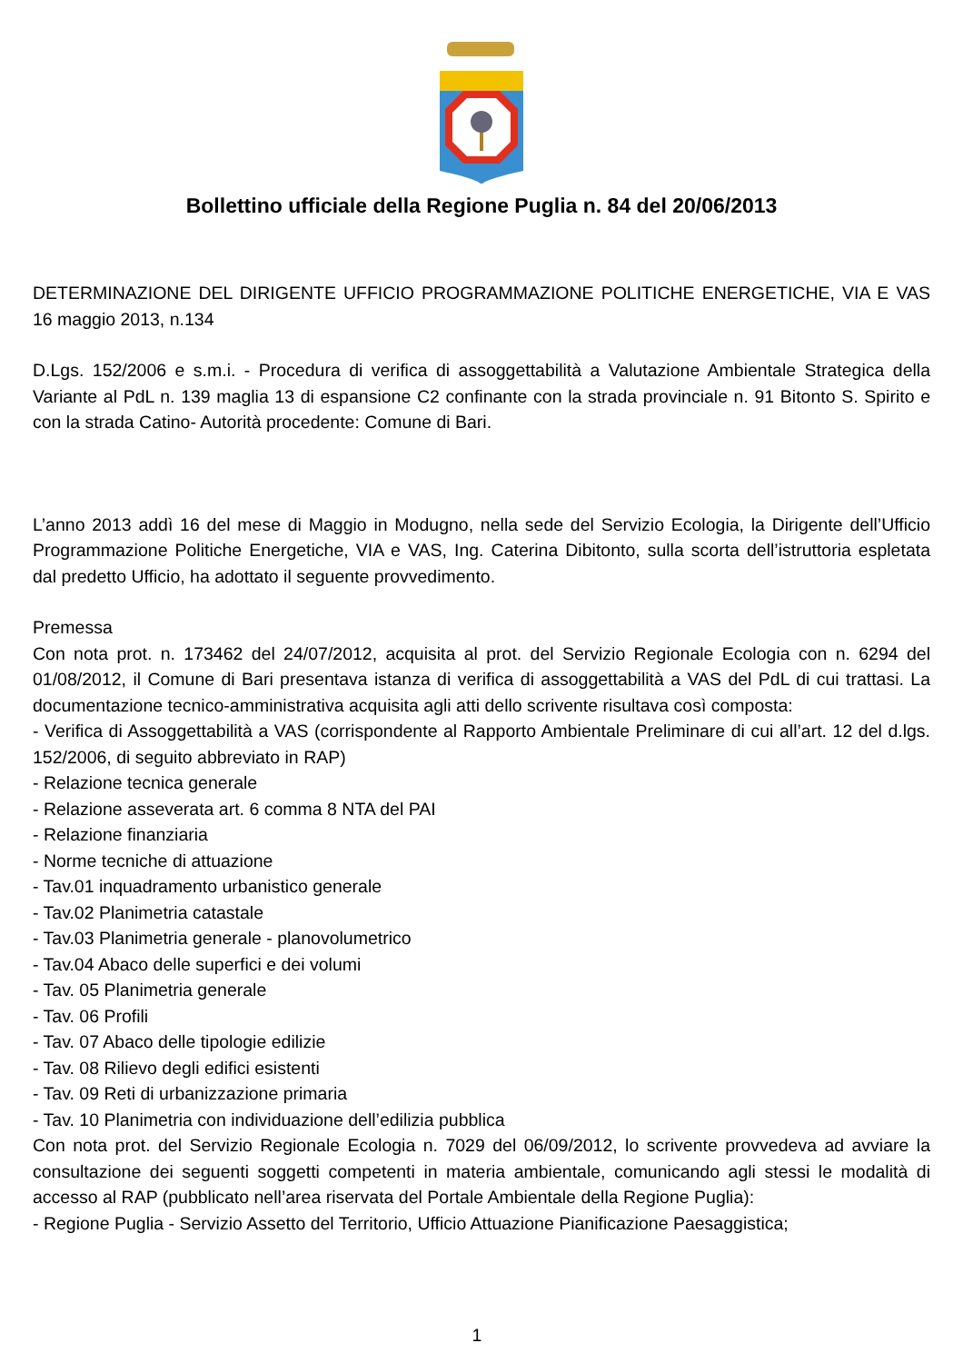Bollettino ufficiale della Regione Puglia n. 84 del 20/06/2013
DETERMINAZIONE DEL DIRIGENTE UFFICIO PROGRAMMAZIONE POLITICHE ENERGETICHE, VIA E VAS 16 maggio 2013, n.134
D.Lgs. 152/2006 e s.m.i. - Procedura di verifica di assoggettabilità a Valutazione Ambientale Strategica della Variante al PdL n. 139 maglia 13 di espansione C2 confinante con la strada provinciale n. 91 Bitonto S. Spirito e con la strada Catino- Autorità procedente: Comune di Bari.
L’anno 2013 addì 16 del mese di Maggio in Modugno, nella sede del Servizio Ecologia, la Dirigente dell’Ufficio Programmazione Politiche Energetiche, VIA e VAS, Ing. Caterina Dibitonto, sulla scorta dell’istruttoria espletata dal predetto Ufficio, ha adottato il seguente provvedimento.
Premessa
Con nota prot. n. 173462 del 24/07/2012, acquisita al prot. del Servizio Regionale Ecologia con n. 6294 del 01/08/2012, il Comune di Bari presentava istanza di verifica di assoggettabilità a VAS del PdL di cui trattasi. La documentazione tecnico-amministrativa acquisita agli atti dello scrivente risultava così composta:
- Verifica di Assoggettabilità a VAS (corrispondente al Rapporto Ambientale Preliminare di cui all’art. 12 del d.lgs. 152/2006, di seguito abbreviato in RAP)
- Relazione tecnica generale
- Relazione asseverata art. 6 comma 8 NTA del PAI
- Relazione finanziaria
- Norme tecniche di attuazione
- Tav.01 inquadramento urbanistico generale
- Tav.02 Planimetria catastale
- Tav.03 Planimetria generale - planovolumetrico
- Tav.04 Abaco delle superfici e dei volumi
- Tav. 05 Planimetria generale
- Tav. 06 Profili
- Tav. 07 Abaco delle tipologie edilizie
- Tav. 08 Rilievo degli edifici esistenti
- Tav. 09 Reti di urbanizzazione primaria
- Tav. 10 Planimetria con individuazione dell’edilizia pubblica
Con nota prot. del Servizio Regionale Ecologia n. 7029 del 06/09/2012, lo scrivente provvedeva ad avviare la consultazione dei seguenti soggetti competenti in materia ambientale, comunicando agli stessi le modalità di accesso al RAP (pubblicato nell’area riservata del Portale Ambientale della Regione Puglia):
- Regione Puglia - Servizio Assetto del Territorio, Ufficio Attuazione Pianificazione Paesaggistica;
1